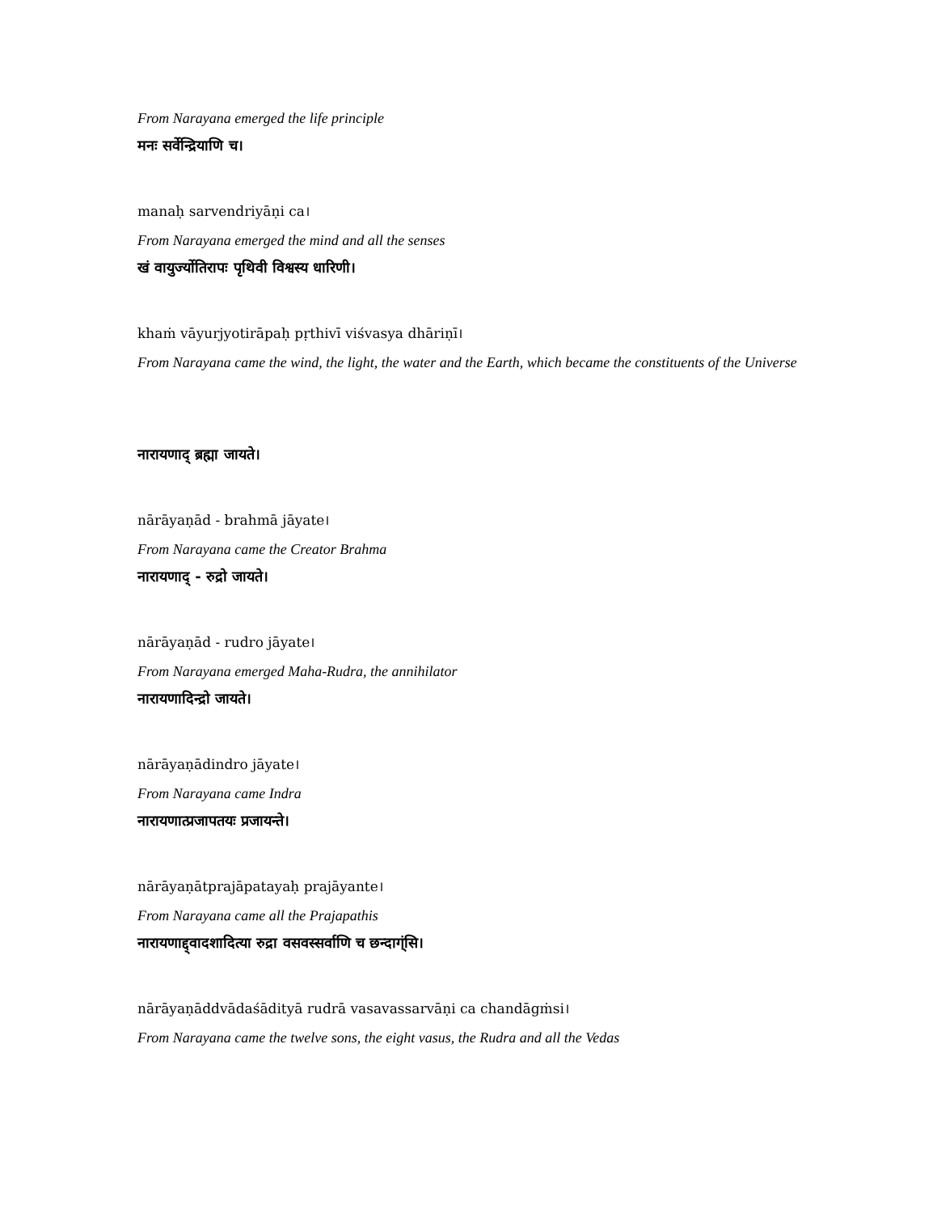From Narayana emerged the life principle
मनः सर्वेन्द्रियाणि च।
manaḥ sarvendriyāṇi ca।
From Narayana emerged the mind and all the senses
खं वायुर्ज्योतिरापः पृथिवी विश्वस्य धारिणी।
khaṁ vāyurjyotirāpaḥ pṛthivī viśvasya dhāriṇī।
From Narayana came the wind, the light, the water and the Earth, which became the constituents of the Universe
नारायणाद् ब्रह्मा जायते।
nārāyaṇād - brahmā jāyate।
From Narayana came the Creator Brahma
नारायणाद् - रुद्रो जायते।
nārāyaṇād - rudro jāyate।
From Narayana emerged Maha-Rudra, the annihilator
नारायणादिन्द्रो जायते।
nārāyaṇādindro jāyate।
From Narayana came Indra
नारायणात्प्रजापतयः प्रजायन्ते।
nārāyaṇātprajāpatayaḥ prajāyante।
From Narayana came all the Prajapathis
नारायणाद्द्वादशादित्या रुद्रा वसवस्सर्वाणि च छन्दाग्ंसि।
nārāyaṇāddvādaśādityā rudrā vasavassarvāṇi ca chandāgṁsi।
From Narayana came the twelve sons, the eight vasus, the Rudra and all the Vedas